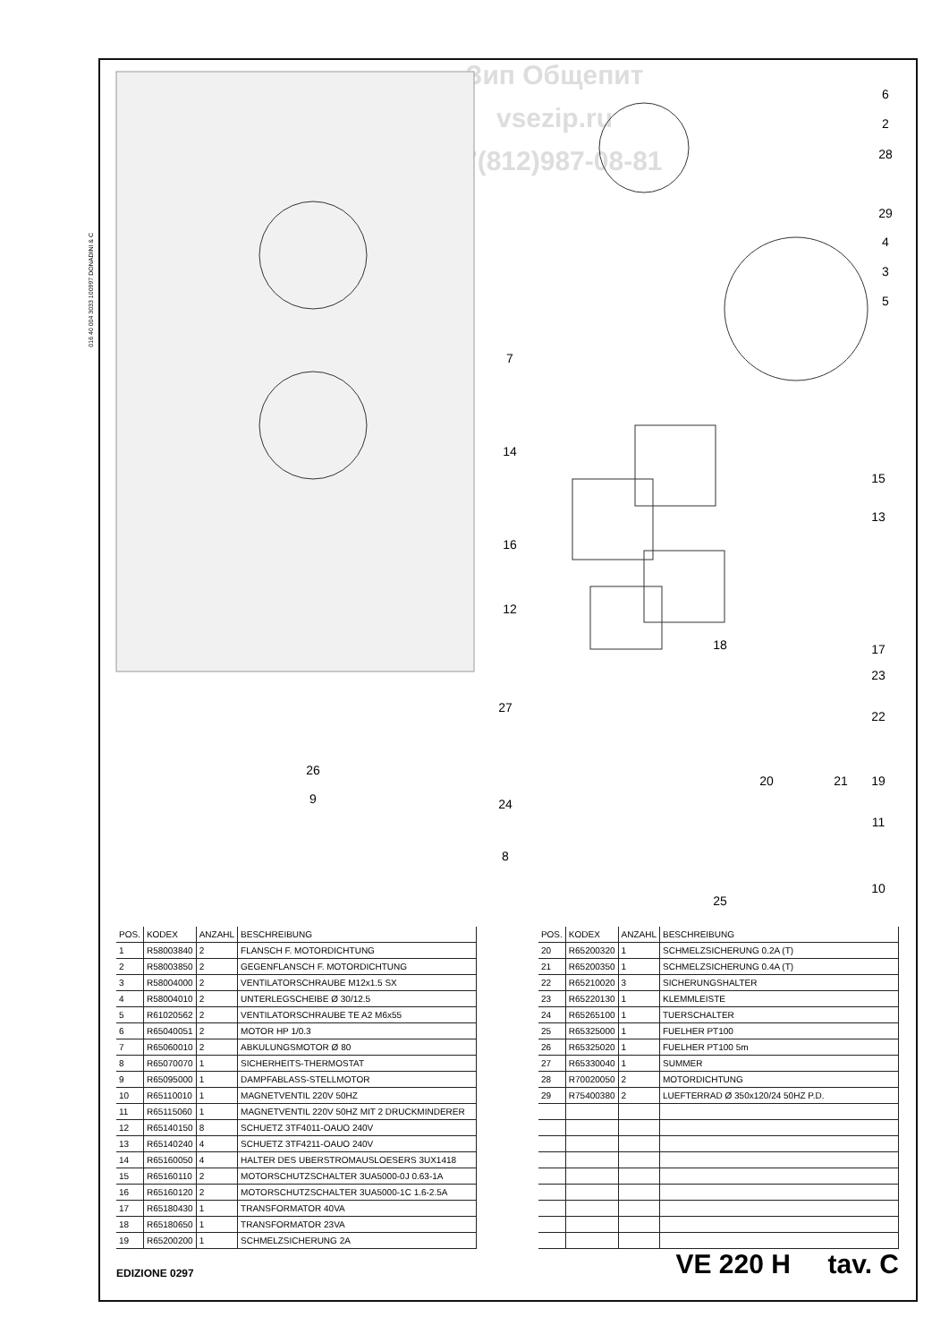Зип Общепит
vsezip.ru
+7(812)987-08-81
016 40 004 3033 100997 DONADINI & C
6
2
28
29
4
3
5
7
14
15
13
16
12
18
17
23
22
27
26
20
21
19
9
24
11
8
10
25
| POS. | KODEX | ANZAHL | BESCHREIBUNG |
| --- | --- | --- | --- |
| 1 | R58003840 | 2 | FLANSCH F. MOTORDICHTUNG |
| 2 | R58003850 | 2 | GEGENFLANSCH F. MOTORDICHTUNG |
| 3 | R58004000 | 2 | VENTILATORSCHRAUBE M12x1.5 SX |
| 4 | R58004010 | 2 | UNTERLEGSCHEIBE Ø 30/12.5 |
| 5 | R61020562 | 2 | VENTILATORSCHRAUBE TE A2 M6x55 |
| 6 | R65040051 | 2 | MOTOR HP 1/0.3 |
| 7 | R65060010 | 2 | ABKULUNGSMOTOR Ø 80 |
| 8 | R65070070 | 1 | SICHERHEITS-THERMOSTAT |
| 9 | R65095000 | 1 | DAMPFABLASS-STELLMOTOR |
| 10 | R65110010 | 1 | MAGNETVENTIL 220V 50HZ |
| 11 | R65115060 | 1 | MAGNETVENTIL 220V 50HZ MIT 2 DRUCKMINDERER |
| 12 | R65140150 | 8 | SCHUETZ 3TF4011-OAUO 240V |
| 13 | R65140240 | 4 | SCHUETZ 3TF4211-OAUO 240V |
| 14 | R65160050 | 4 | HALTER DES UBERSTROMAUSLOESERS 3UX1418 |
| 15 | R65160110 | 2 | MOTORSCHUTZSCHALTER 3UA5000-0J 0.63-1A |
| 16 | R65160120 | 2 | MOTORSCHUTZSCHALTER 3UA5000-1C 1.6-2.5A |
| 17 | R65180430 | 1 | TRANSFORMATOR 40VA |
| 18 | R65180650 | 1 | TRANSFORMATOR 23VA |
| 19 | R65200200 | 1 | SCHMELZSICHERUNG 2A |
| POS. | KODEX | ANZAHL | BESCHREIBUNG |
| --- | --- | --- | --- |
| 20 | R65200320 | 1 | SCHMELZSICHERUNG 0.2A (T) |
| 21 | R65200350 | 1 | SCHMELZSICHERUNG 0.4A (T) |
| 22 | R65210020 | 3 | SICHERUNGSHALTER |
| 23 | R65220130 | 1 | KLEMMLEISTE |
| 24 | R65265100 | 1 | TUERSCHALTER |
| 25 | R65325000 | 1 | FUELHER PT100 |
| 26 | R65325020 | 1 | FUELHER PT100 5m |
| 27 | R65330040 | 1 | SUMMER |
| 28 | R70020050 | 2 | MOTORDICHTUNG |
| 29 | R75400380 | 2 | LUEFTERRAD Ø 350x120/24 50HZ P.D. |
EDIZIONE 0297 VE 220 H tav. C